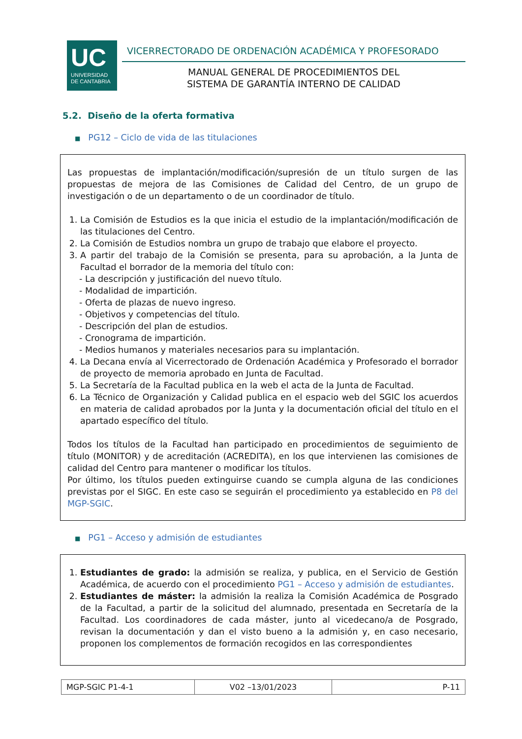UC
UNIVERSIDAD
DE CANTABRIA
VICERRECTORADO DE ORDENACIÓN ACADÉMICA Y PROFESORADO
MANUAL GENERAL DE PROCEDIMIENTOS DEL
SISTEMA DE GARANTÍA INTERNO DE CALIDAD
5.2. Diseño de la oferta formativa
■ PG12 – Ciclo de vida de las titulaciones
Las propuestas de implantación/modificación/supresión de un título surgen de las propuestas de mejora de las Comisiones de Calidad del Centro, de un grupo de investigación o de un departamento o de un coordinador de título.
1. La Comisión de Estudios es la que inicia el estudio de la implantación/modificación de las titulaciones del Centro.
2. La Comisión de Estudios nombra un grupo de trabajo que elabore el proyecto.
3. A partir del trabajo de la Comisión se presenta, para su aprobación, a la Junta de Facultad el borrador de la memoria del título con:
- La descripción y justificación del nuevo título.
- Modalidad de impartición.
- Oferta de plazas de nuevo ingreso.
- Objetivos y competencias del título.
- Descripción del plan de estudios.
- Cronograma de impartición.
- Medios humanos y materiales necesarios para su implantación.
4. La Decana envía al Vicerrectorado de Ordenación Académica y Profesorado el borrador de proyecto de memoria aprobado en Junta de Facultad.
5. La Secretaría de la Facultad publica en la web el acta de la Junta de Facultad.
6. La Técnico de Organización y Calidad publica en el espacio web del SGIC los acuerdos en materia de calidad aprobados por la Junta y la documentación oficial del título en el apartado específico del título.
Todos los títulos de la Facultad han participado en procedimientos de seguimiento de título (MONITOR) y de acreditación (ACREDITA), en los que intervienen las comisiones de calidad del Centro para mantener o modificar los títulos.
Por último, los títulos pueden extinguirse cuando se cumpla alguna de las condiciones previstas por el SIGC. En este caso se seguirán el procedimiento ya establecido en P8 del MGP-SGIC.
■ PG1 – Acceso y admisión de estudiantes
1. Estudiantes de grado: la admisión se realiza, y publica, en el Servicio de Gestión Académica, de acuerdo con el procedimiento PG1 – Acceso y admisión de estudiantes.
2. Estudiantes de máster: la admisión la realiza la Comisión Académica de Posgrado de la Facultad, a partir de la solicitud del alumnado, presentada en Secretaría de la Facultad. Los coordinadores de cada máster, junto al vicedecano/a de Posgrado, revisan la documentación y dan el visto bueno a la admisión y, en caso necesario, proponen los complementos de formación recogidos en las correspondientes
| MGP-SGIC P1-4-1 | V02 –13/01/2023 | P-11 |